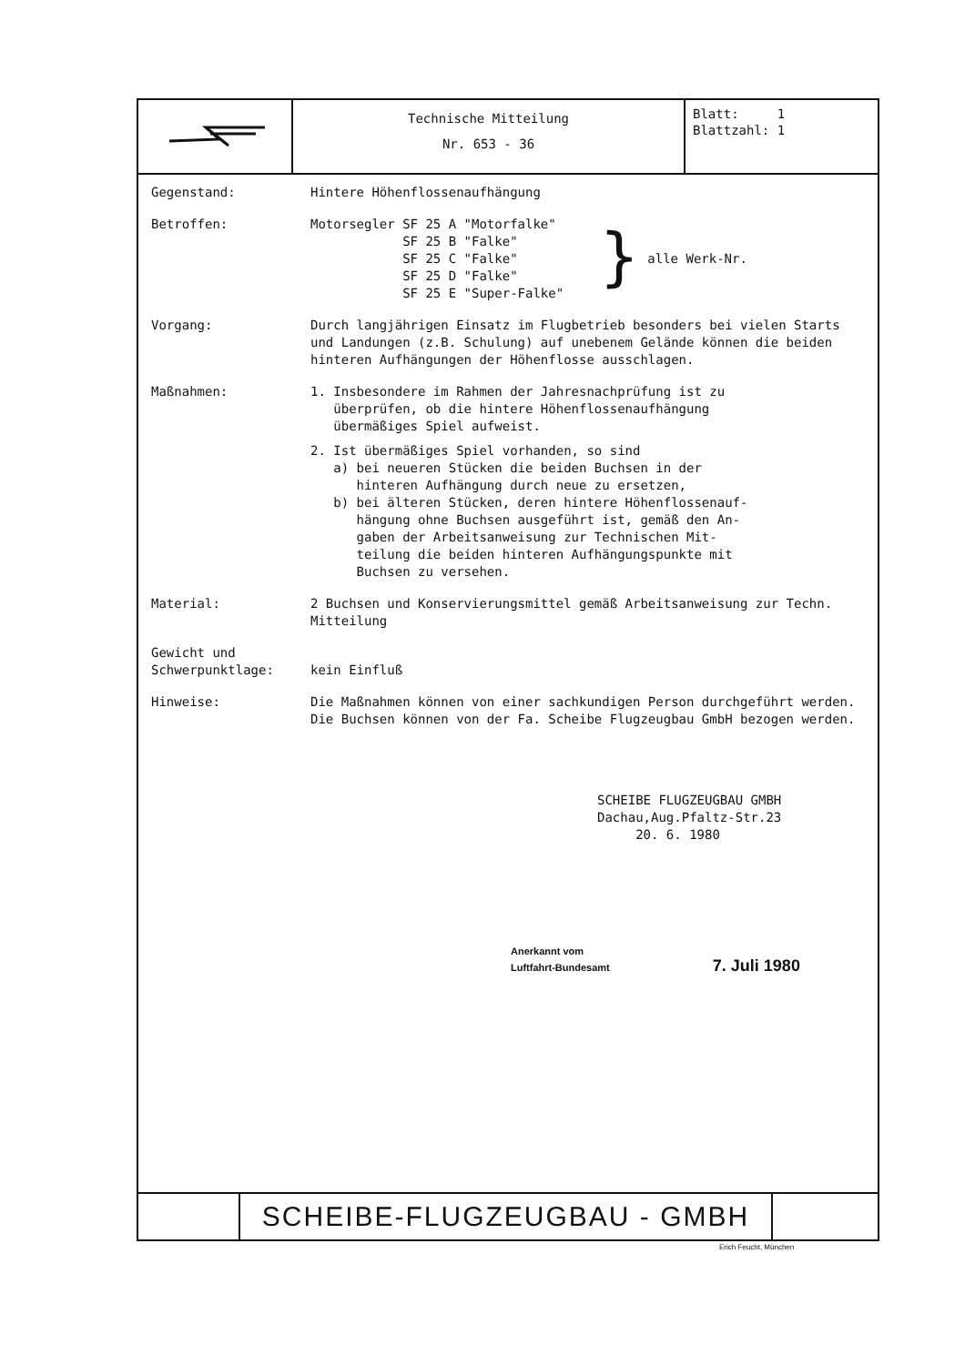Technische Mitteilung
Nr. 653 - 36
Blatt: 1
Blattzahl: 1
Gegenstand: Hintere Höhenflossenaufhängung
Betroffen: Motorsegler SF 25 A "Motorfalke"
SF 25 B "Falke"
SF 25 C "Falke"
SF 25 D "Falke"
SF 25 E "Super-Falke"
}
alle Werk-Nr.
Vorgang: Durch langjährigen Einsatz im Flugbetrieb besonders bei vielen Starts und Landungen (z.B. Schulung) auf unebenem Gelände können die beiden hinteren Aufhängungen der Höhenflosse ausschlagen.
Maßnahmen: 1. Insbesondere im Rahmen der Jahresnachprüfung ist zu
überprüfen, ob die hintere Höhenflossenaufhängung
übermäßiges Spiel aufweist.
2. Ist übermäßiges Spiel vorhanden, so sind
a) bei neueren Stücken die beiden Buchsen in der
hinteren Aufhängung durch neue zu ersetzen,
b) bei älteren Stücken, deren hintere Höhenflossenauf-
hängung ohne Buchsen ausgeführt ist, gemäß den An-
gaben der Arbeitsanweisung zur Technischen Mit-
teilung die beiden hinteren Aufhängungspunkte mit
Buchsen zu versehen.
Material: 2 Buchsen und Konservierungsmittel gemäß Arbeitsanweisung zur Techn. Mitteilung
Gewicht und
Schwerpunktlage:
kein Einfluß
Hinweise: Die Maßnahmen können von einer sachkundigen Person durchgeführt werden. Die Buchsen können von der Fa. Scheibe Flugzeugbau GmbH bezogen werden.
SCHEIBE FLUGZEUGBAU GMBH
Dachau,Aug.Pfaltz-Str.23
20. 6. 1980
Anerkannt vom
Luftfahrt-Bundesamt 7. Juli 1980
SCHEIBE-FLUGZEUGBAU - GMBH
Erich Feucht, München